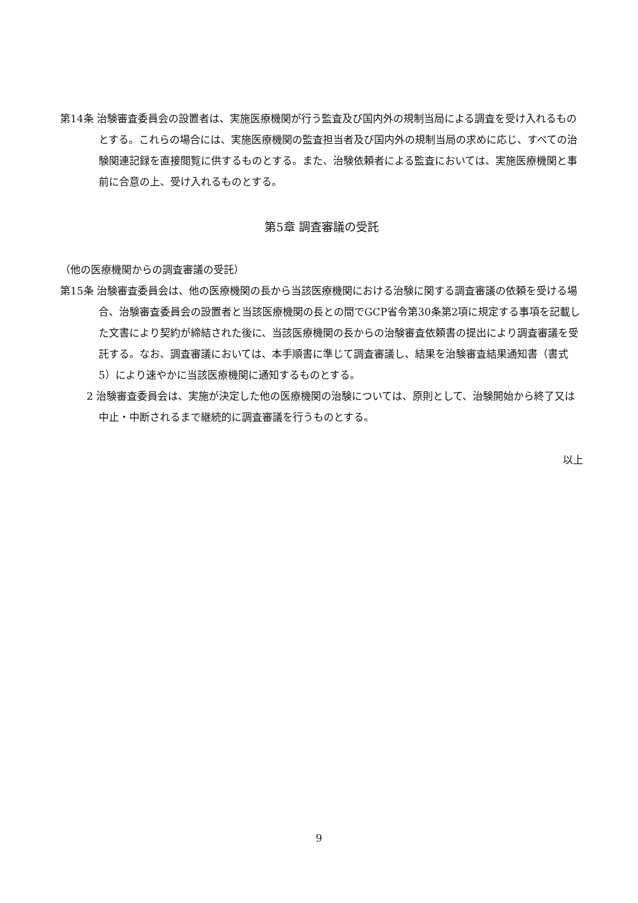第14条 治験審査委員会の設置者は、実施医療機関が行う監査及び国内外の規制当局による調査を受け入れるものとする。これらの場合には、実施医療機関の監査担当者及び国内外の規制当局の求めに応じ、すべての治験関連記録を直接閲覧に供するものとする。また、治験依頼者による監査においては、実施医療機関と事前に合意の上、受け入れるものとする。
第5章 調査審議の受託
（他の医療機関からの調査審議の受託）
第15条 治験審査委員会は、他の医療機関の長から当該医療機関における治験に関する調査審議の依頼を受ける場合、治験審査委員会の設置者と当該医療機関の長との間でGCP省令第30条第2項に規定する事項を記載した文書により契約が締結された後に、当該医療機関の長からの治験審査依頼書の提出により調査審議を受託する。なお、調査審議においては、本手順書に準じて調査審議し、結果を治験審査結果通知書（書式5）により速やかに当該医療機関に通知するものとする。
2 治験審査委員会は、実施が決定した他の医療機関の治験については、原則として、治験開始から終了又は中止・中断されるまで継続的に調査審議を行うものとする。
以上
9